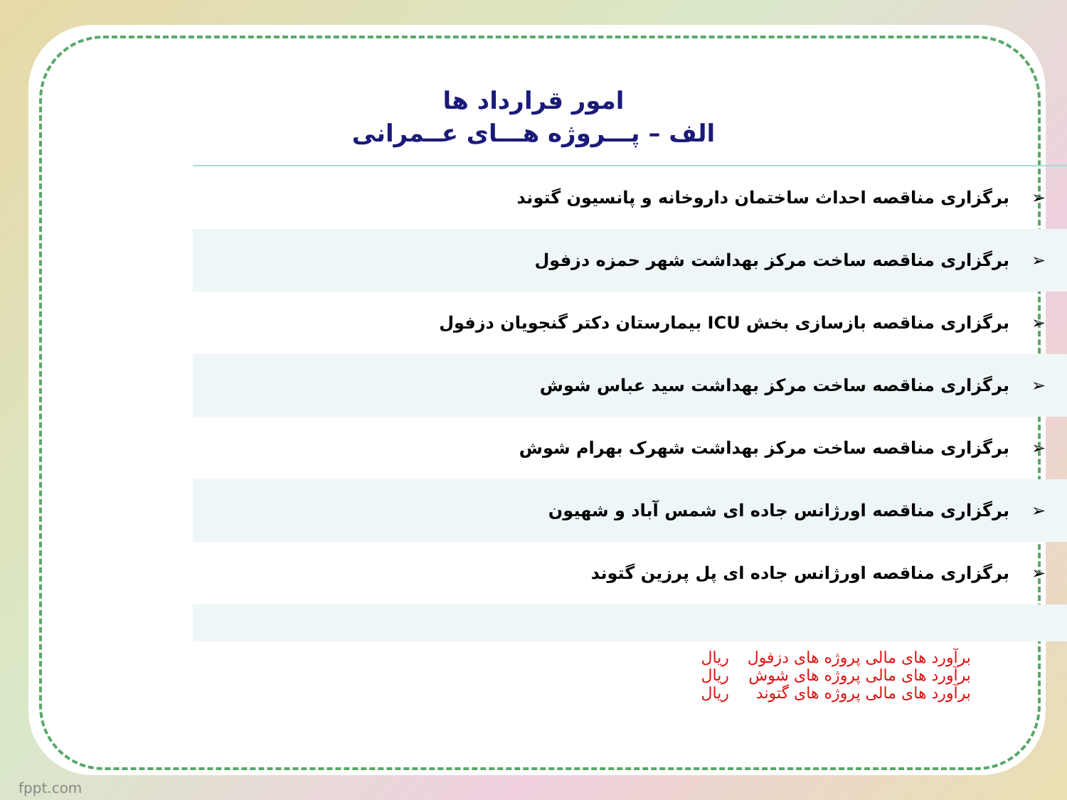امور قرارداد ها
الف – پـــروژه هـــای عــمرانی
| ➢ | برگزاری مناقصه احداث ساختمان داروخانه و پانسیون گتوند |
| ➢ | برگزاری مناقصه ساخت مرکز بهداشت شهر حمزه دزفول |
| ➢ | برگزاری مناقصه بازسازی بخش ICU بیمارستان دکتر گنجویان دزفول |
| ➢ | برگزاری مناقصه ساخت مرکز بهداشت سید عباس شوش |
| ➢ | برگزاری مناقصه ساخت مرکز بهداشت شهرک بهرام شوش |
| ➢ | برگزاری مناقصه اورژانس جاده ای شمس آباد و شهیون |
| ➢ | برگزاری مناقصه اورژانس جاده ای پل پرزین گتوند |
برآورد های مالی پروژه های دزفول ریال
برآورد های مالی پروژه های شوش ریال
برآورد های مالی پروژه های گتوند ریال
fppt.com